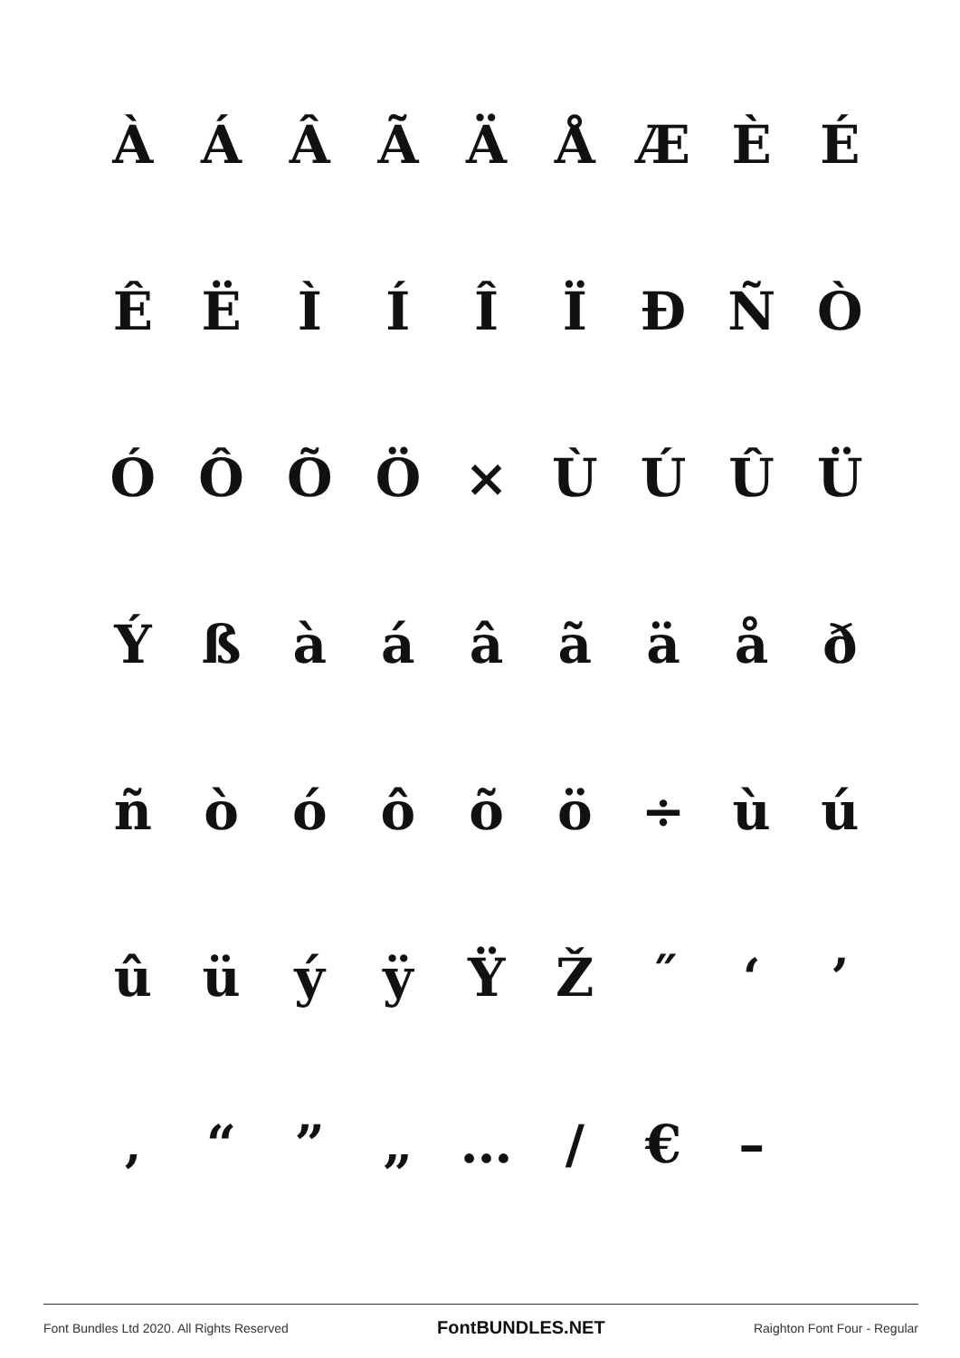À Á Â Ã Ä Å Æ È É
Ê Ë Ì Í Î Ï Ð Ñ Ò
Ó Ô Õ Ö × Ù Ú Û Ü
Ý ß à á â ã ä å ð
ñ ò ó ô õ ö ÷ ù ú
û ü ý ÿ Ÿ Ž ˝ ‘ ’
‚ “ ” „ … / € –
Font Bundles Ltd 2020. All Rights Reserved FontBUNDLES.NET Raighton Font Four - Regular